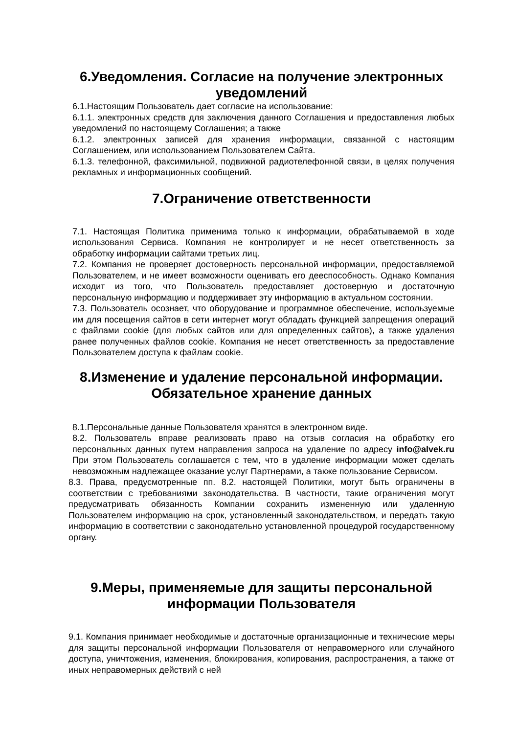6.Уведомления. Согласие на получение электронных уведомлений
6.1.Настоящим Пользователь дает согласие на использование:
6.1.1. электронных средств для заключения данного Соглашения и предоставления любых уведомлений по настоящему Соглашения; а также
6.1.2. электронных записей для хранения информации, связанной с настоящим Соглашением, или использованием Пользователем Сайта.
6.1.3. телефонной, факсимильной, подвижной радиотелефонной связи, в целях получения рекламных и информационных сообщений.
7.Ограничение ответственности
7.1. Настоящая Политика применима только к информации, обрабатываемой в ходе использования Сервиса. Компания не контролирует и не несет ответственность за обработку информации сайтами третьих лиц.
7.2. Компания не проверяет достоверность персональной информации, предоставляемой Пользователем, и не имеет возможности оценивать его дееспособность. Однако Компания исходит из того, что Пользователь предоставляет достоверную и достаточную персональную информацию и поддерживает эту информацию в актуальном состоянии.
7.3. Пользователь осознает, что оборудование и программное обеспечение, используемые им для посещения сайтов в сети интернет могут обладать функцией запрещения операций с файлами cookie (для любых сайтов или для определенных сайтов), а также удаления ранее полученных файлов cookie. Компания не несет ответственность за предоставление Пользователем доступа к файлам cookie.
8.Изменение и удаление персональной информации. Обязательное хранение данных
8.1.Персональные данные Пользователя хранятся в электронном виде.
8.2. Пользователь вправе реализовать право на отзыв согласия на обработку его персональных данных путем направления запроса на удаление по адресу info@alvek.ru При этом Пользователь соглашается с тем, что в удаление информации может сделать невозможным надлежащее оказание услуг Партнерами, а также пользование Сервисом.
8.3. Права, предусмотренные пп. 8.2. настоящей Политики, могут быть ограничены в соответствии с требованиями законодательства. В частности, такие ограничения могут предусматривать обязанность Компании сохранить измененную или удаленную Пользователем информацию на срок, установленный законодательством, и передать такую информацию в соответствии с законодательно установленной процедурой государственному органу.
9.Меры, применяемые для защиты персональной информации Пользователя
9.1. Компания принимает необходимые и достаточные организационные и технические меры для защиты персональной информации Пользователя от неправомерного или случайного доступа, уничтожения, изменения, блокирования, копирования, распространения, а также от иных неправомерных действий с ней